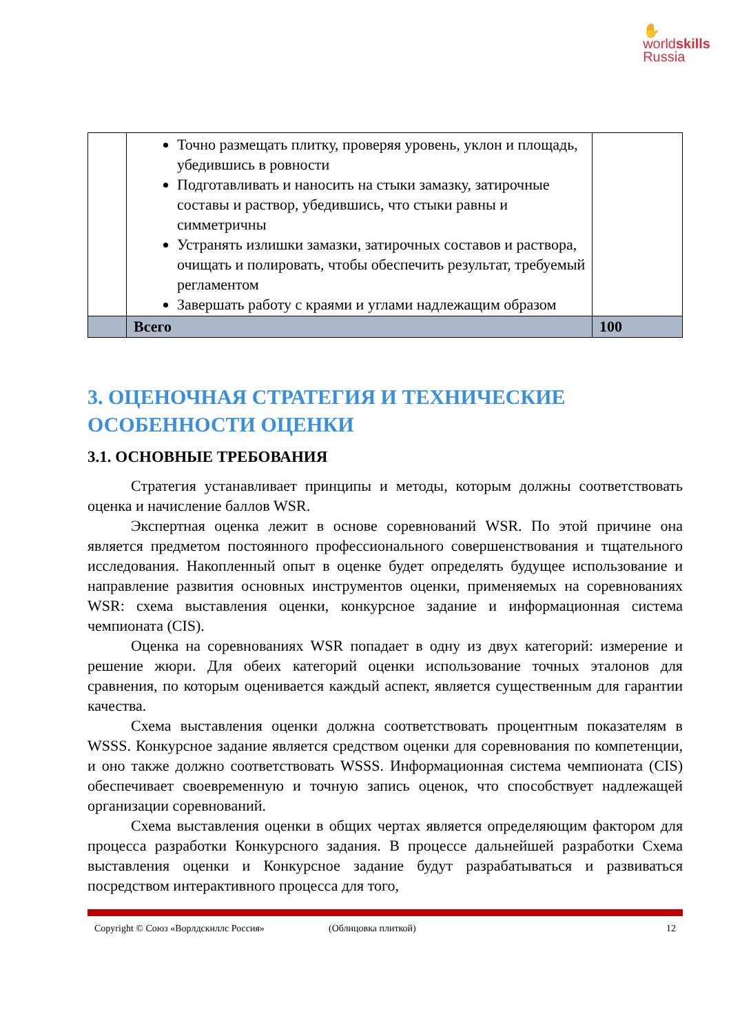✋
worldskills
Russia
| | Точно размещать плитку, проверяя уровень, уклон и площадь, убедившись в ровности Подготавливать и наносить на стыки замазку, затирочные составы и раствор, убедившись, что стыки равны и симметричны Устранять излишки замазки, затирочных составов и раствора, очищать и полировать, чтобы обеспечить результат, требуемый регламентом Завершать работу с краями и углами надлежащим образом | |
| | Всего | 100 |
3. ОЦЕНОЧНАЯ СТРАТЕГИЯ И ТЕХНИЧЕСКИЕ ОСОБЕННОСТИ ОЦЕНКИ
3.1. ОСНОВНЫЕ ТРЕБОВАНИЯ
Стратегия устанавливает принципы и методы, которым должны соответствовать оценка и начисление баллов WSR.
Экспертная оценка лежит в основе соревнований WSR. По этой причине она является предметом постоянного профессионального совершенствования и тщательного исследования. Накопленный опыт в оценке будет определять будущее использование и направление развития основных инструментов оценки, применяемых на соревнованиях WSR: схема выставления оценки, конкурсное задание и информационная система чемпионата (CIS).
Оценка на соревнованиях WSR попадает в одну из двух категорий: измерение и решение жюри. Для обеих категорий оценки использование точных эталонов для сравнения, по которым оценивается каждый аспект, является существенным для гарантии качества.
Схема выставления оценки должна соответствовать процентным показателям в WSSS. Конкурсное задание является средством оценки для соревнования по компетенции, и оно также должно соответствовать WSSS. Информационная система чемпионата (CIS) обеспечивает своевременную и точную запись оценок, что способствует надлежащей организации соревнований.
Схема выставления оценки в общих чертах является определяющим фактором для процесса разработки Конкурсного задания. В процессе дальнейшей разработки Схема выставления оценки и Конкурсное задание будут разрабатываться и развиваться посредством интерактивного процесса для того,
Copyright © Союз «Ворлдскиллс Россия» (Облицовка плиткой) 12